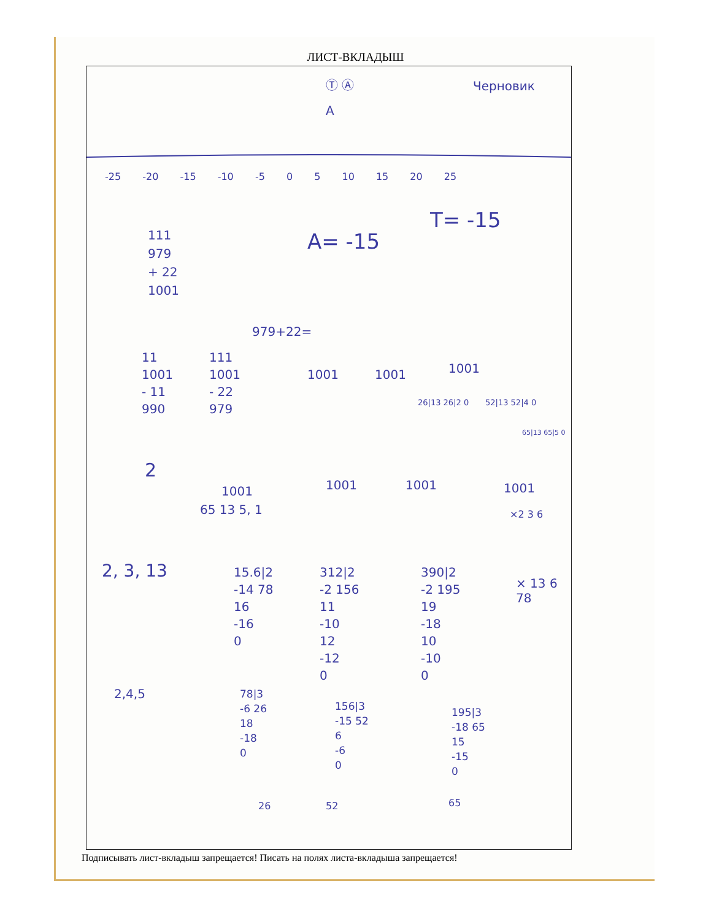ЛИСТ-ВКЛАДЫШ
Черновик
A
Ⓣ Ⓐ
-25 -20 -15 -10 -5 0 5 10 15 20 25
T= -15
A= -15
111
979
+ 22
1001
979+22=
11
1001
- 11
990
111
1001
- 22
979
1001 1001 1001
26|13 26|2 0 52|13 52|4 0
65|13 65|5 0
2
1001 1001 1001 1001
65 13 5, 1 ×2 3 6
2, 3, 13
15.6|2
-14 78
16
-16
0
312|2
-2 156
11
-10
12
-12
0
390|2
-2 195
19
-18
10
-10
0
× 13 6 78
2,4,5
78|3
-6 26
18
-18
0
156|3
-15 52
6
-6
0
195|3
-18 65
15
-15
0
26 52 65
Подписывать лист-вкладыш запрещается! Писать на полях листа-вкладыша запрещается!